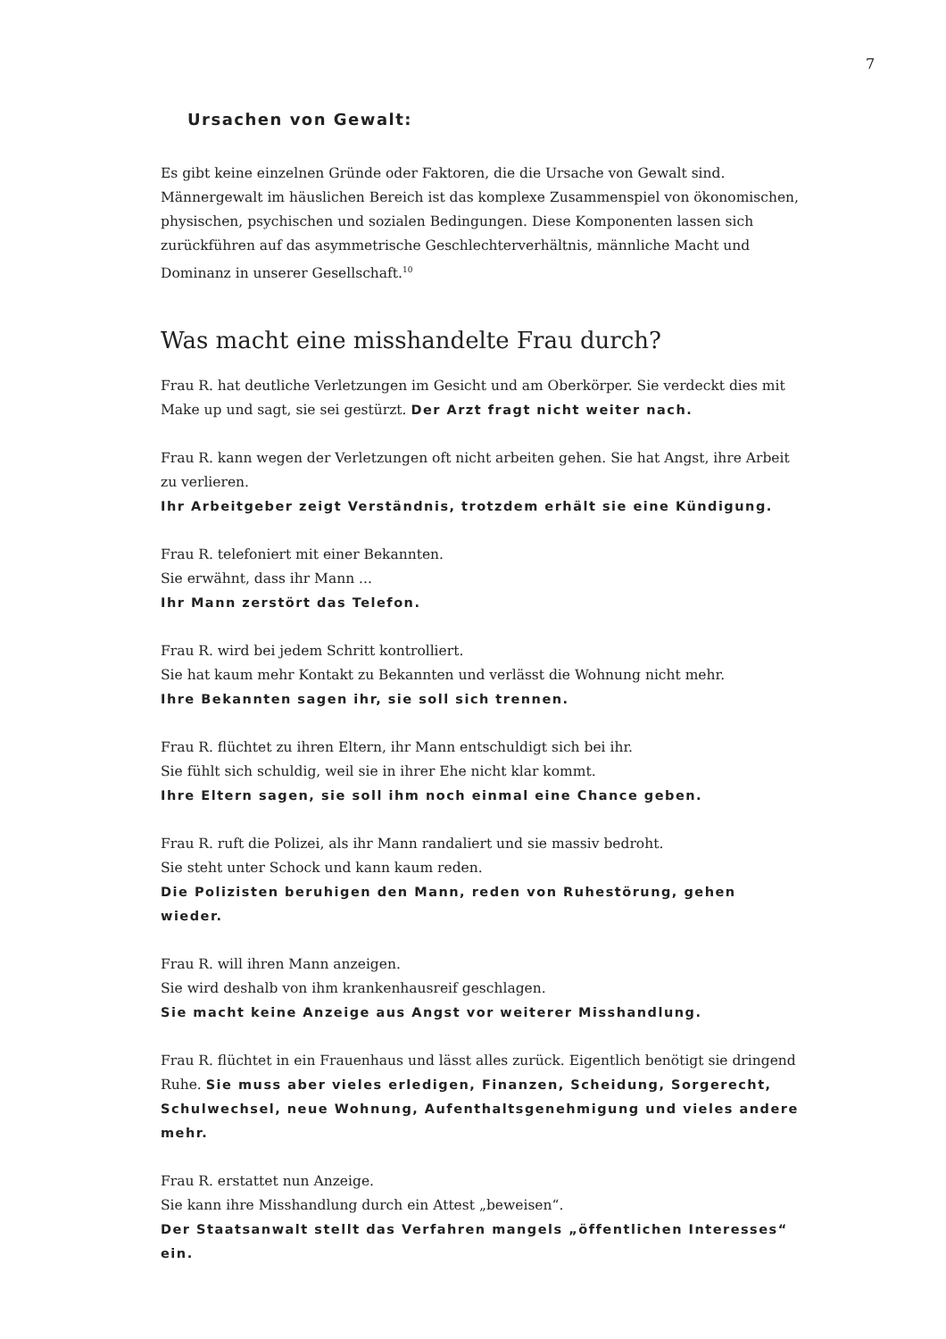7
Ursachen von Gewalt:
Es gibt keine einzelnen Gründe oder Faktoren, die die Ursache von Gewalt sind. Männergewalt im häuslichen Bereich ist das komplexe Zusammenspiel von ökonomischen, physischen, psychischen und sozialen Bedingungen. Diese Komponenten lassen sich zurückführen auf das asymmetrische Geschlechterverhältnis, männliche Macht und Dominanz in unserer Gesellschaft.<sup>10</sup>
Was macht eine misshandelte Frau durch?
Frau R. hat deutliche Verletzungen im Gesicht und am Oberkörper. Sie verdeckt dies mit Make up und sagt, sie sei gestürzt. Der Arzt fragt nicht weiter nach.
Frau R. kann wegen der Verletzungen oft nicht arbeiten gehen. Sie hat Angst, ihre Arbeit zu verlieren.
Ihr Arbeitgeber zeigt Verständnis, trotzdem erhält sie eine Kündigung.
Frau R. telefoniert mit einer Bekannten.
Sie erwähnt, dass ihr Mann ...
Ihr Mann zerstört das Telefon.
Frau R. wird bei jedem Schritt kontrolliert.
Sie hat kaum mehr Kontakt zu Bekannten und verlässt die Wohnung nicht mehr.
Ihre Bekannten sagen ihr, sie soll sich trennen.
Frau R. flüchtet zu ihren Eltern, ihr Mann entschuldigt sich bei ihr.
Sie fühlt sich schuldig, weil sie in ihrer Ehe nicht klar kommt.
Ihre Eltern sagen, sie soll ihm noch einmal eine Chance geben.
Frau R. ruft die Polizei, als ihr Mann randaliert und sie massiv bedroht.
Sie steht unter Schock und kann kaum reden.
Die Polizisten beruhigen den Mann, reden von Ruhestörung, gehen wieder.
Frau R. will ihren Mann anzeigen.
Sie wird deshalb von ihm krankenhausreif geschlagen.
Sie macht keine Anzeige aus Angst vor weiterer Misshandlung.
Frau R. flüchtet in ein Frauenhaus und lässt alles zurück. Eigentlich benötigt sie dringend Ruhe. Sie muss aber vieles erledigen, Finanzen, Scheidung, Sorgerecht, Schulwechsel, neue Wohnung, Aufenthaltsgenehmigung und vieles andere mehr.
Frau R. erstattet nun Anzeige.
Sie kann ihre Misshandlung durch ein Attest „beweisen“.
Der Staatsanwalt stellt das Verfahren mangels „öffentlichen Interesses“ ein.